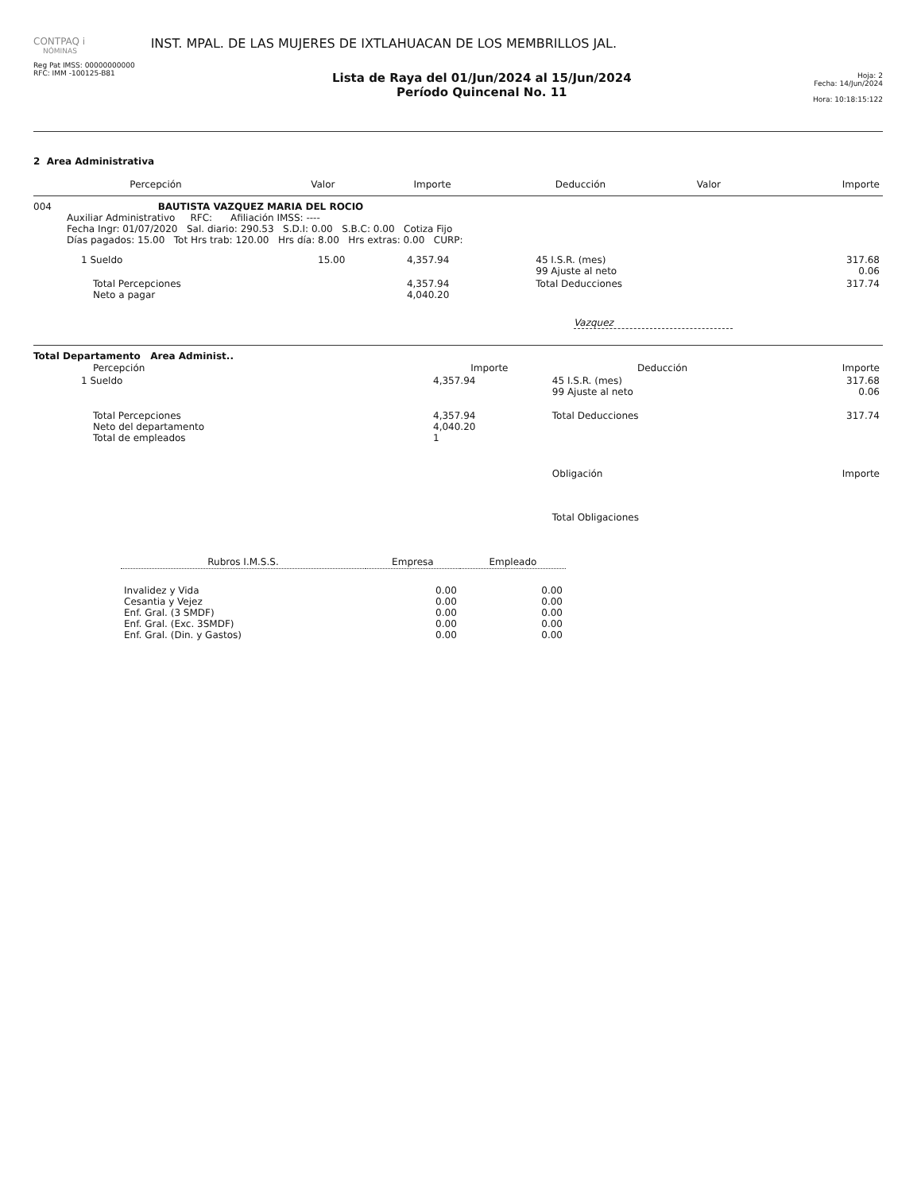CONTPAQ i
NÓMINAS
Reg Pat IMSS: 00000000000
RFC: IMM -100125-B81
INST. MPAL. DE LAS MUJERES DE IXTLAHUACAN DE LOS MEMBRILLOS JAL.
Lista de Raya del 01/Jun/2024 al 15/Jun/2024
Período Quincenal No. 11
Hoja: 2
Fecha: 14/Jun/2024
Hora: 10:18:15:122
2 Area Administrativa
| Percepción | Valor | Importe | Deducción | Valor | Importe |
| --- | --- | --- | --- | --- | --- |
004 BAUTISTA VAZQUEZ MARIA DEL ROCIO
Auxiliar Administrativo RFC: Afiliación IMSS: ----
Fecha Ingr: 01/07/2020 Sal. diario: 290.53 S.D.I: 0.00 S.B.C: 0.00 Cotiza Fijo
Días pagados: 15.00 Tot Hrs trab: 120.00 Hrs día: 8.00 Hrs extras: 0.00 CURP:
| 1 Sueldo | 15.00 | 4,357.94 | 45 I.S.R. (mes) 99 Ajuste al neto | 317.68 0.06 |
| Total Percepciones Neto a pagar | | 4,357.94 4,040.20 | Total Deducciones | 317.74 |
Vazquez
Total Departamento Area Administ..
| Percepción | Importe | Deducción | Importe |
| --- | --- | --- | --- |
| 1 Sueldo | 4,357.94 | 45 I.S.R. (mes) 99 Ajuste al neto | 317.68 0.06 |
| Total Percepciones Neto del departamento Total de empleados | 4,357.94 4,040.20 1 | Total Deducciones | 317.74 |
| | | Obligación | Importe |
| | | Total Obligaciones | |
| Rubros I.M.S.S. | Empresa | Empleado |
| --- | --- | --- |
| Invalidez y Vida Cesantia y Vejez Enf. Gral. (3 SMDF) Enf. Gral. (Exc. 3SMDF) Enf. Gral. (Din. y Gastos) | 0.00 0.00 0.00 0.00 0.00 | 0.00 0.00 0.00 0.00 0.00 |